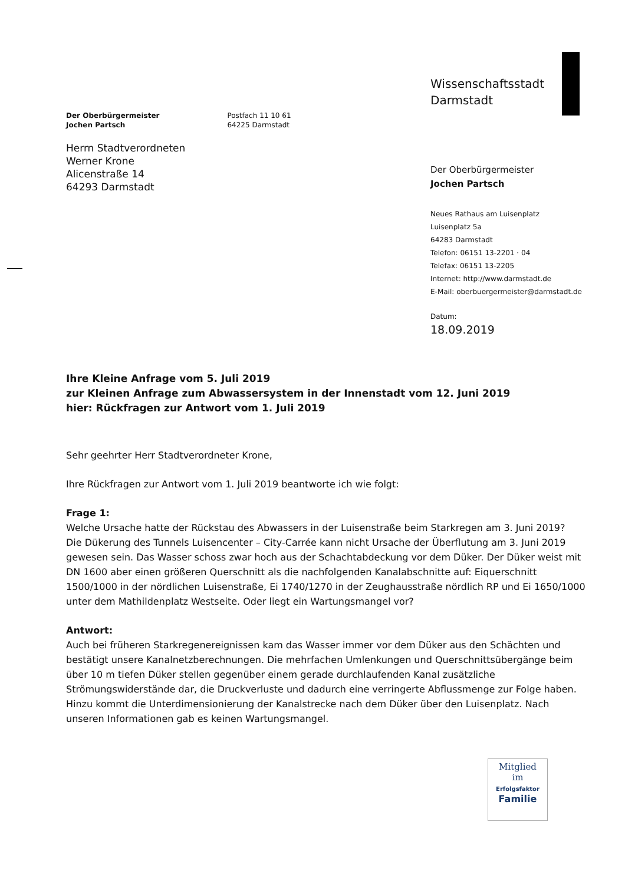Der Oberbürgermeister
Jochen Partsch
Postfach 11 10 61
64225 Darmstadt
Herrn Stadtverordneten
Werner Krone
Alicenstraße 14
64293 Darmstadt
Wissenschaftsstadt
Darmstadt
Der Oberbürgermeister
Jochen Partsch
Neues Rathaus am Luisenplatz
Luisenplatz 5a
64283 Darmstadt
Telefon: 06151 13-2201 · 04
Telefax: 06151 13-2205
Internet: http://www.darmstadt.de
E-Mail: oberbuergermeister@darmstadt.de
Datum:
18.09.2019
Ihre Kleine Anfrage vom 5. Juli 2019
zur Kleinen Anfrage zum Abwassersystem in der Innenstadt vom 12. Juni 2019
hier: Rückfragen zur Antwort vom 1. Juli 2019
Sehr geehrter Herr Stadtverordneter Krone,
Ihre Rückfragen zur Antwort vom 1. Juli 2019 beantworte ich wie folgt:
Frage 1:
Welche Ursache hatte der Rückstau des Abwassers in der Luisenstraße beim Starkregen am 3. Juni 2019?
Die Dükerung des Tunnels Luisencenter – City-Carrée kann nicht Ursache der Überflutung am 3. Juni 2019 gewesen sein. Das Wasser schoss zwar hoch aus der Schachtabdeckung vor dem Düker. Der Düker weist mit DN 1600 aber einen größeren Querschnitt als die nachfolgenden Kanalabschnitte auf: Eiquerschnitt 1500/1000 in der nördlichen Luisenstraße, Ei 1740/1270 in der Zeughausstraße nördlich RP und Ei 1650/1000 unter dem Mathildenplatz Westseite. Oder liegt ein Wartungsmangel vor?
Antwort:
Auch bei früheren Starkregenereignissen kam das Wasser immer vor dem Düker aus den Schächten und bestätigt unsere Kanalnetzberechnungen. Die mehrfachen Umlenkungen und Querschnittsübergänge beim über 10 m tiefen Düker stellen gegenüber einem gerade durchlaufenden Kanal zusätzliche Strömungswiderstände dar, die Druckverluste und dadurch eine verringerte Abflussmenge zur Folge haben. Hinzu kommt die Unterdimensionierung der Kanalstrecke nach dem Düker über den Luisenplatz. Nach unseren Informationen gab es keinen Wartungsmangel.
Mitglied
im
Erfolgsfaktor
Familie